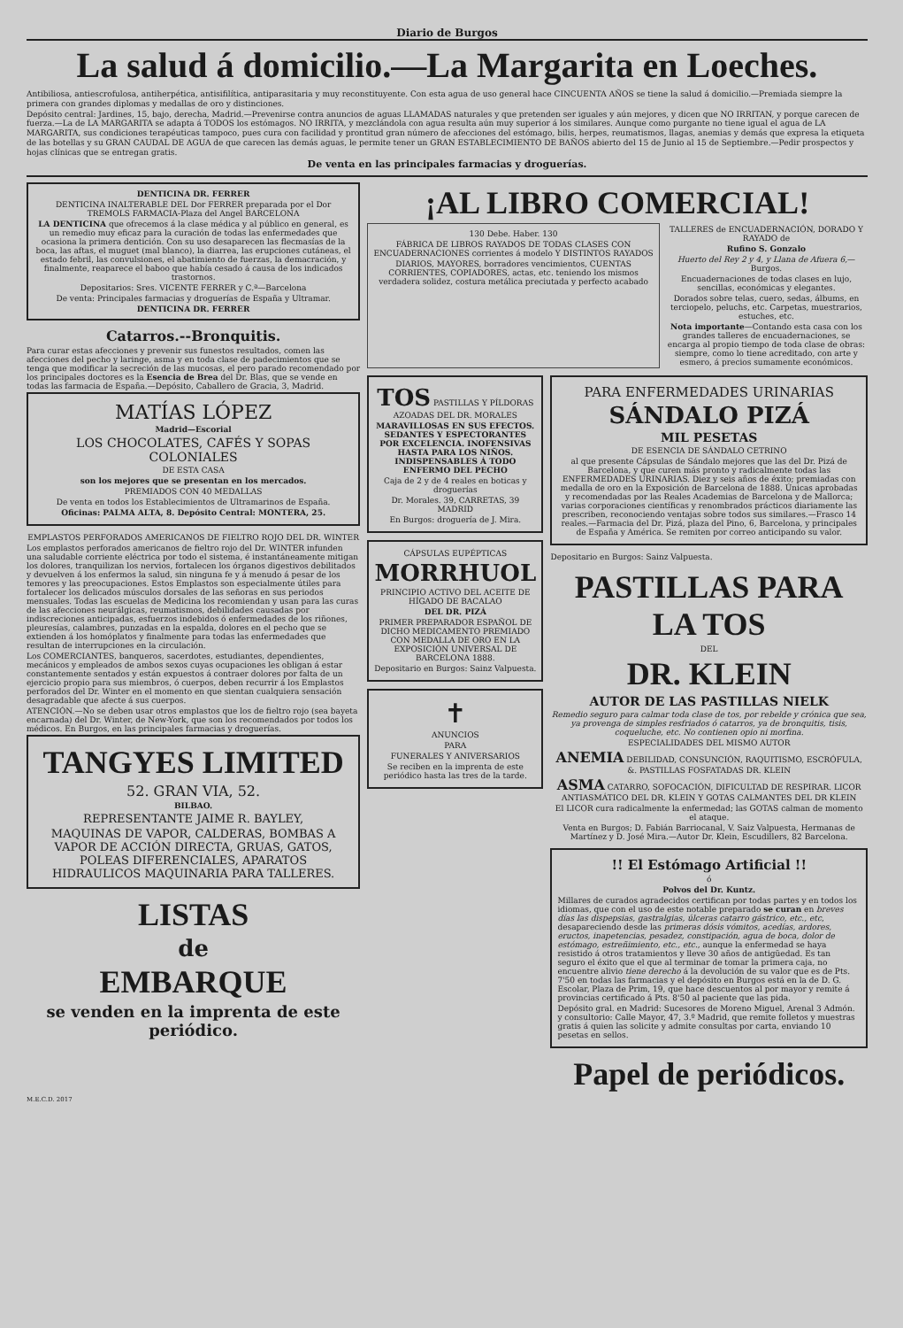Diario de Burgos
La salud á domicilio.—La Margarita en Loeches.
Antibiliosa, antiescrofulosa, antiherpética, antisifilítica, antiparasitaria y muy reconstituyente. Con esta agua de uso general hace CINCUENTA AÑOS se tiene la salud á domicilio.—Premiada siempre la primera con grandes diplomas y medallas de oro y distinciones.
Depósito central: Jardines, 15, bajo, derecha, Madrid.—Prevenirse contra anuncios de aguas LLAMADAS naturales y que pretenden ser iguales y aún mejores, y dicen que NO IRRITAN, y porque carecen de fuerza.—La de LA MARGARITA se adapta á TODOS los estómagos. NO IRRITA, y mezclándola con agua resulta aún muy superior á los similares. Aunque como purgante no tiene igual el agua de LA MARGARITA, sus condiciones terapéuticas tampoco, pues cura con facilidad y prontitud gran número de afecciones del estómago, bilis, herpes, reumatismos, llagas, anemias y demás que expresa la etiqueta de las botellas y su GRAN CAUDAL DE AGUA de que carecen las demás aguas, le permite tener un GRAN ESTABLECIMIENTO DE BAÑOS abierto del 15 de Junio al 15 de Septiembre.—Pedir prospectos y hojas clínicas que se entregan gratis.
De venta en las principales farmacias y droguerías.
DENTICINA DR. FERRER
DENTICINA INALTERABLE DEL Dor FERRER preparada por el Dor TREMOLS FARMACIA-Plaza del Angel BARCELONA
LA DENTICINA que ofrecemos á la clase médica y al público en general, es un remedio muy eficaz para la curación de todas las enfermedades que ocasiona la primera dentición. Con su uso desaparecen las flecmasías de la boca, las aftas, el muguet (mal blanco), la diarrea, las erupciones cutáneas, el estado febril, las convulsiones, el abatimiento de fuerzas, la demacración, y finalmente, reaparece el baboo que había cesado á causa de los indicados trastornos.
Depositarios: Sres. VICENTE FERRER y C.ª—Barcelona
De venta: Principales farmacias y droguerías de España y Ultramar.
DENTICINA DR. FERRER
Catarros.--Bronquitis.
Para curar estas afecciones y prevenir sus funestos resultados, comen las afecciones del pecho y laringe, asma y en toda clase de padecimientos que se tenga que modificar la secreción de las mucosas, el pero parado recomendado por los principales doctores es la Esencia de Brea del Dr. Blas, que se vende en todas las farmacia de España.—Depósito, Caballero de Gracia, 3, Madrid.
MATÍAS LÓPEZ
Madrid—Escorial
LOS CHOCOLATES, CAFÉS Y SOPAS COLONIALES
DE ESTA CASA
son los mejores que se presentan en los mercados.
PREMIADOS CON 40 MEDALLAS
De venta en todos los Establecimientos de Ultramarinos de España.
Oficinas: PALMA ALTA, 8. Depósito Central: MONTERA, 25.
EMPLASTOS PERFORADOS AMERICANOS DE FIELTRO ROJO DEL DR. WINTER
Los emplastos perforados americanos de fieltro rojo del Dr. WINTER infunden una saludable corriente eléctrica por todo el sistema, é instantáneamente mitigan los dolores, tranquilizan los nervios, fortalecen los órganos digestivos debilitados y devuelven á los enfermos la salud, sin ninguna fe y á menudo á pesar de los temores y las preocupaciones. Estos Emplastos son especialmente útiles para fortalecer los delicados músculos dorsales de las señoras en sus periodos mensuales. Todas las escuelas de Medicina los recomiendan y usan para las curas de las afecciones neurálgicas, reumatismos, debilidades causadas por indiscreciones anticipadas, esfuerzos indebidos ó enfermedades de los riñones, pleuresías, calambres, punzadas en la espalda, dolores en el pecho que se extienden á los homóplatos y finalmente para todas las enfermedades que resultan de interrupciones en la circulación.
Los COMERCIANTES, banqueros, sacerdotes, estudiantes, dependientes, mecánicos y empleados de ambos sexos cuyas ocupaciones les obligan á estar constantemente sentados y están expuestos á contraer dolores por falta de un ejercicio propio para sus miembros, ó cuerpos, deben recurrir á los Emplastos perforados del Dr. Winter en el momento en que sientan cualquiera sensación desagradable que afecte á sus cuerpos.
ATENCIÓN.—No se deben usar otros emplastos que los de fieltro rojo (sea bayeta encarnada) del Dr. Winter, de New-York, que son los recomendados por todos los médicos. En Burgos, en las principales farmacias y droguerías.
TANGYES LIMITED
52. GRAN VIA, 52.
BILBAO.
REPRESENTANTE JAIME R. BAYLEY,
MAQUINAS DE VAPOR, CALDERAS, BOMBAS A VAPOR DE ACCIÓN DIRECTA, GRUAS, GATOS, POLEAS DIFERENCIALES, APARATOS HIDRAULICOS MAQUINARIA PARA TALLERES.
LISTAS
de
EMBARQUE
se venden en la imprenta de este periódico.
¡AL LIBRO COMERCIAL!
130 Debe. Haber. 130
FÁBRICA DE LIBROS RAYADOS DE TODAS CLASES CON ENCUADERNACIONES corrientes á modelo Y DISTINTOS RAYADOS
DIARIOS, MAYORES, borradores vencimientos, CUENTAS CORRIENTES, COPIADORES, actas, etc. teniendo los mismos verdadera solidez, costura metálica preciutada y perfecto acabado
TALLERES de ENCUADERNACIÓN, DORADO Y RAYADO de
Rufino S. Gonzalo
Huerto del Rey 2 y 4, y Llana de Afuera 6,—Burgos.
Encuadernaciones de todas clases en lujo, sencillas, económicas y elegantes.
Dorados sobre telas, cuero, sedas, álbums, en terciopelo, peluchs, etc. Carpetas, muestrarios, estuches, etc.
Nota importante—Contando esta casa con los grandes talleres de encuadernaciones, se encarga al propio tiempo de toda clase de obras: siempre, como lo tiene acreditado, con arte y esmero, á precios sumamente económicos.
TOS PASTILLAS Y PÍLDORAS AZOADAS DEL DR. MORALES
MARAVILLOSAS EN SUS EFECTOS. SEDANTES Y ESPECTORANTES POR EXCELENCIA. INOFENSIVAS HASTA PARA LOS NIÑOS. INDISPENSABLES Á TODO ENFERMO DEL PECHO
Caja de 2 y de 4 reales en boticas y droguerías
Dr. Morales. 39, CARRETAS, 39 MADRID
En Burgos: droguería de J. Mira.
CÁPSULAS EUPÉPTICAS
MORRHUOL
PRINCIPIO ACTIVO DEL ACEITE DE HÍGADO DE BACALAO
DEL DR. PIZÁ
PRIMER PREPARADOR ESPAÑOL DE DICHO MEDICAMENTO PREMIADO CON MEDALLA DE ORO EN LA EXPOSICIÓN UNIVERSAL DE BARCELONA 1888.
Depositario en Burgos: Sainz Valpuesta.
✝
ANUNCIOS
PARA
FUNERALES Y ANIVERSARIOS
Se reciben en la imprenta de este periódico hasta las tres de la tarde.
PARA ENFERMEDADES URINARIAS
SÁNDALO PIZÁ
MIL PESETAS
DE ESENCIA DE SÁNDALO CETRINO
al que presente Cápsulas de Sándalo mejores que las del Dr. Pizá de Barcelona, y que curen más pronto y radicalmente todas las ENFERMEDADES URINARIAS. Diez y seis años de éxito; premiadas con medalla de oro en la Exposición de Barcelona de 1888. Únicas aprobadas y recomendadas por las Reales Academias de Barcelona y de Mallorca; varias corporaciones científicas y renombrados prácticos diariamente las prescriben, reconociendo ventajas sobre todos sus similares.—Frasco 14 reales.—Farmacia del Dr. Pizá, plaza del Pino, 6, Barcelona, y principales de España y América. Se remiten por correo anticipando su valor.
Depositario en Burgos: Sainz Valpuesta.
PASTILLAS PARA LA TOS
DEL
DR. KLEIN
AUTOR DE LAS PASTILLAS NIELK
Remedio seguro para calmar toda clase de tos, por rebelde y crónica que sea, ya provenga de simples resfriados ó catarros, ya de bronquitis, tisis, coqueluche, etc. No contienen opio ni morfina.
ESPECIALIDADES DEL MISMO AUTOR
ANEMIA DEBILIDAD, CONSUNCIÓN, RAQUITISMO, ESCRÓFULA, &. PASTILLAS FOSFATADAS DR. KLEIN
ASMA CATARRO, SOFOCACIÓN, DIFICULTAD DE RESPIRAR. LICOR ANTIASMÁTICO DEL DR. KLEIN Y GOTAS CALMANTES DEL DR KLEIN
El LICOR cura radicalmente la enfermedad; las GOTAS calman de momento el ataque.
Venta en Burgos; D. Fabián Barriocanal, V. Saiz Valpuesta, Hermanas de Martínez y D. José Mira.—Autor Dr. Klein, Escudillers, 82 Barcelona.
!! El Estómago Artificial !!
ó
Polvos del Dr. Kuntz.
Millares de curados agradecidos certifican por todas partes y en todos los idiomas, que con el uso de este notable preparado se curan en breves días las dispepsias, gastralgias, úlceras catarro gástrico, etc., etc, desapareciendo desde las primeras dósis vómitos, acedías, ardores, eructos, inapetencias, pesadez, constipación, agua de boca, dolor de estómago, estreñimiento, etc., etc., aunque la enfermedad se haya resistido á otros tratamientos y lleve 30 años de antigüedad. Es tan seguro el éxito que el que al terminar de tomar la primera caja, no encuentre alivio tiene derecho á la devolución de su valor que es de Pts. 7'50 en todas las farmacias y el depósito en Burgos está en la de D. G. Escolar, Plaza de Prim, 19, que hace descuentos al por mayor y remite á provincias certificado á Pts. 8'50 al paciente que las pida.
Depósito gral. en Madrid: Sucesores de Moreno Miguel, Arenal 3 Admón. y consultorio: Calle Mayor, 47, 3.º Madrid, que remite folletos y muestras gratis á quien las solicite y admite consultas por carta, enviando 10 pesetas en sellos.
Papel de periódicos.
M.E.C.D. 2017